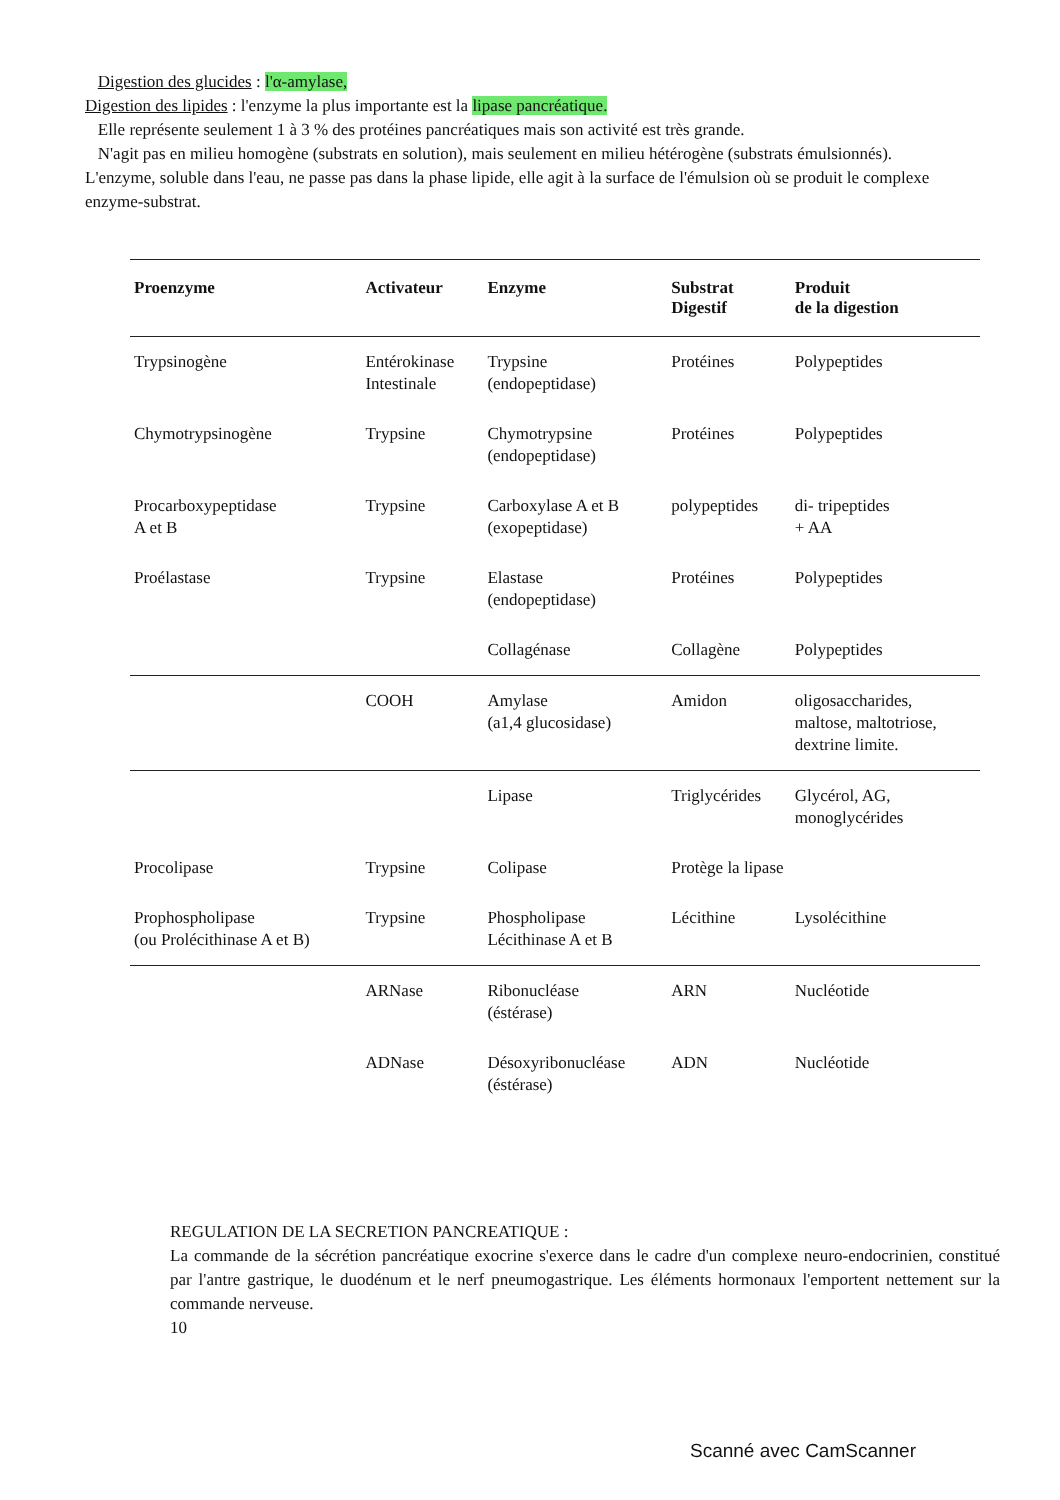Digestion des glucides : l'α-amylase,
Digestion des lipides : l'enzyme la plus importante est la lipase pancréatique.
Elle représente seulement 1 à 3 % des protéines pancréatiques mais son activité est très grande.
N'agit pas en milieu homogène (substrats en solution), mais seulement en milieu hétérogène (substrats émulsionnés). L'enzyme, soluble dans l'eau, ne passe pas dans la phase lipide, elle agit à la surface de l'émulsion où se produit le complexe enzyme-substrat.
| Proenzyme | Activateur | Enzyme | Substrat Digestif | Produit de la digestion |
| --- | --- | --- | --- | --- |
| Trypsinogène | Entérokinase Intestinale | Trypsine (endopeptidase) | Protéines | Polypeptides |
| Chymotrypsinogène | Trypsine | Chymotrypsine (endopeptidase) | Protéines | Polypeptides |
| Procarboxypeptidase A et B | Trypsine | Carboxylase A et B (exopeptidase) | polypeptides | di- tripeptides + AA |
| Proélastase | Trypsine | Elastase (endopeptidase) | Protéines | Polypeptides |
| | | Collagénase | Collagène | Polypeptides |
| | COOH | Amylase (a1,4 glucosidase) | Amidon | oligosaccharides, maltose, maltotriose, dextrine limite. |
| | | Lipase | Triglycérides | Glycérol, AG, monoglycérides |
| Procolipase | Trypsine | Colipase | Protège la lipase | |
| Prophospholipase (ou Prolécithinase A et B) | Trypsine | Phospholipase Lécithinase A et B | Lécithine | Lysolécithine |
| | ARNase | Ribonucléase (éstérase) | ARN | Nucléotide |
| | ADNase | Désoxyribonucléase (éstérase) | ADN | Nucléotide |
REGULATION DE LA SECRETION PANCREATIQUE :
La commande de la sécrétion pancréatique exocrine s'exerce dans le cadre d'un complexe neuro-endocrinien, constitué par l'antre gastrique, le duodénum et le nerf pneumogastrique. Les éléments hormonaux l'emportent nettement sur la commande nerveuse.
10
Scanné avec CamScanner